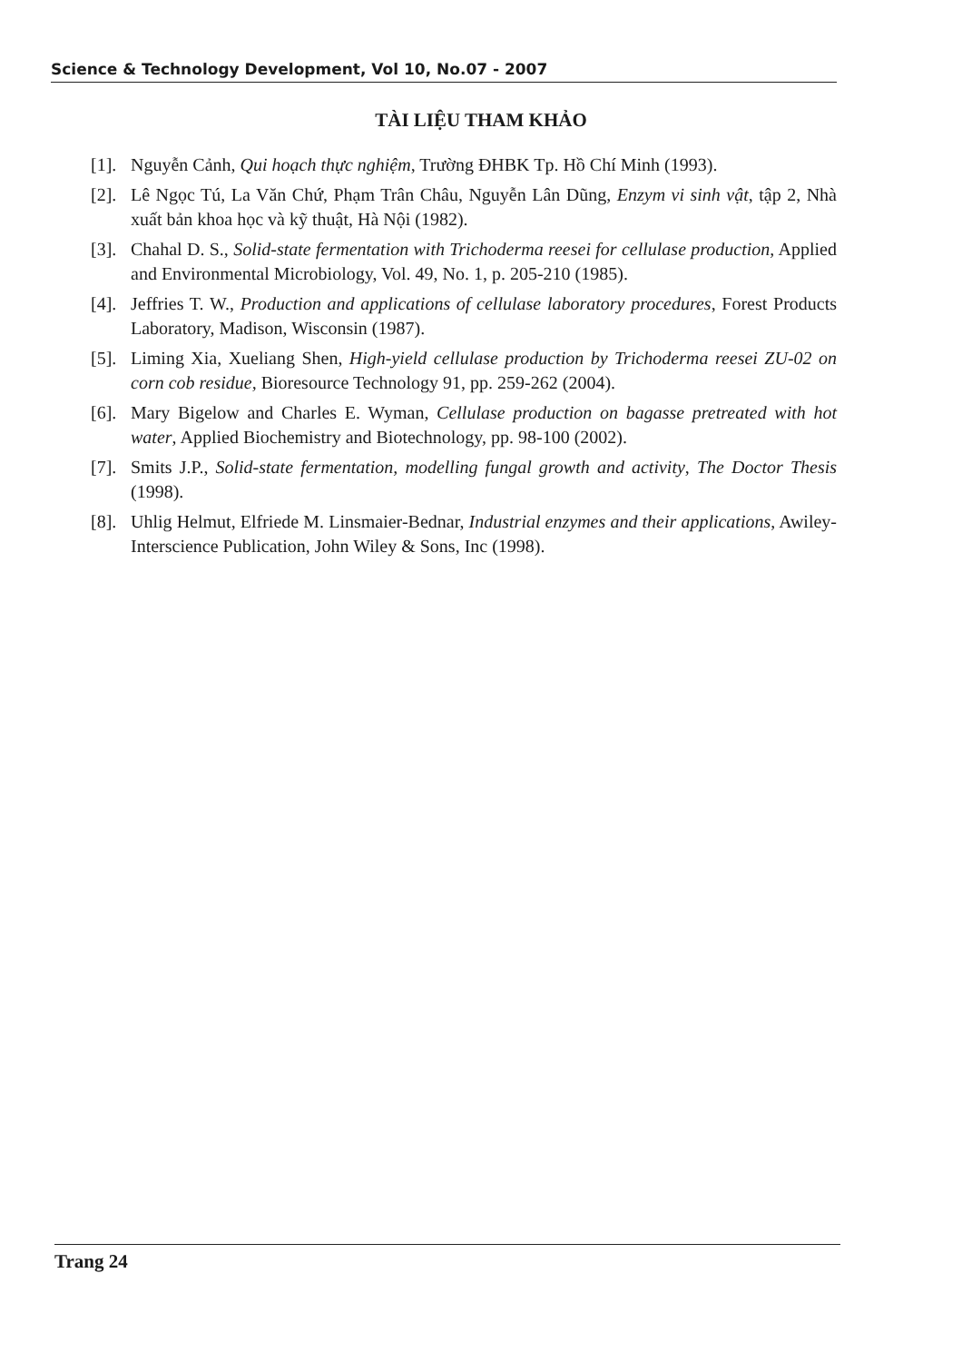Science & Technology Development, Vol 10, No.07 - 2007
TÀI LIỆU THAM KHẢO
[1]. Nguyễn Cảnh, Qui hoạch thực nghiệm, Trường ĐHBK Tp. Hồ Chí Minh (1993).
[2]. Lê Ngọc Tú, La Văn Chứ, Phạm Trân Châu, Nguyễn Lân Dũng, Enzym vi sinh vật, tập 2, Nhà xuất bản khoa học và kỹ thuật, Hà Nội (1982).
[3]. Chahal D. S., Solid-state fermentation with Trichoderma reesei for cellulase production, Applied and Environmental Microbiology, Vol. 49, No. 1, p. 205-210 (1985).
[4]. Jeffries T. W., Production and applications of cellulase laboratory procedures, Forest Products Laboratory, Madison, Wisconsin (1987).
[5]. Liming Xia, Xueliang Shen, High-yield cellulase production by Trichoderma reesei ZU-02 on corn cob residue, Bioresource Technology 91, pp. 259-262 (2004).
[6]. Mary Bigelow and Charles E. Wyman, Cellulase production on bagasse pretreated with hot water, Applied Biochemistry and Biotechnology, pp. 98-100 (2002).
[7]. Smits J.P., Solid-state fermentation, modelling fungal growth and activity, The Doctor Thesis (1998).
[8]. Uhlig Helmut, Elfriede M. Linsmaier-Bednar, Industrial enzymes and their applications, Awiley-Interscience Publication, John Wiley & Sons, Inc (1998).
Trang 24